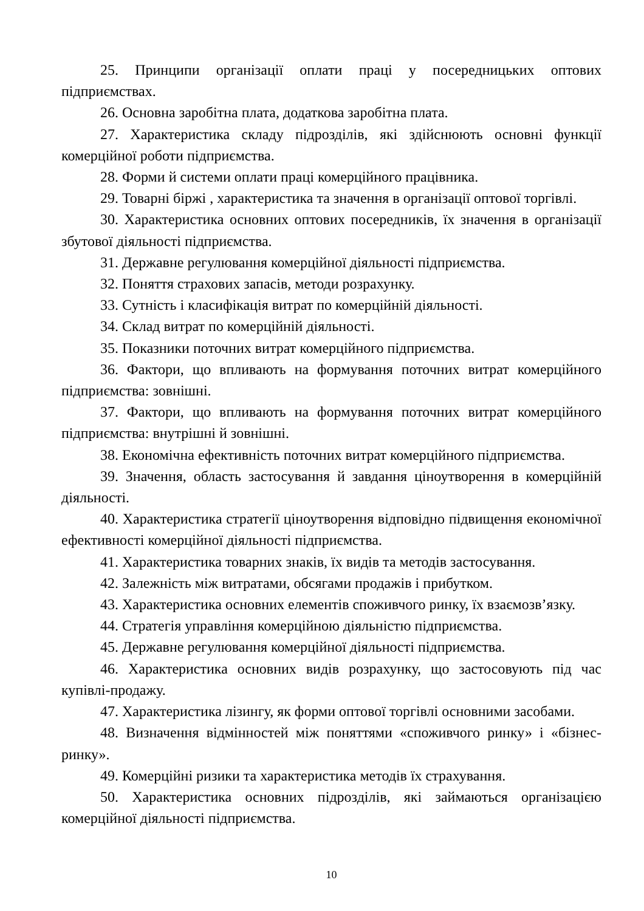25. Принципи організації оплати праці у посередницьких оптових підприємствах.
26. Основна заробітна плата, додаткова заробітна плата.
27. Характеристика складу підрозділів, які здійснюють основні функції комерційної роботи підприємства.
28. Форми й системи оплати праці комерційного працівника.
29. Товарні біржі , характеристика та значення в організації оптової торгівлі.
30. Характеристика основних оптових посередників, їх значення в організації збутової діяльності підприємства.
31. Державне регулювання комерційної діяльності підприємства.
32. Поняття страхових запасів, методи розрахунку.
33. Сутність і класифікація витрат по комерційній діяльності.
34. Склад витрат по комерційній діяльності.
35. Показники поточних витрат комерційного підприємства.
36. Фактори, що впливають на формування поточних витрат комерційного підприємства: зовнішні.
37. Фактори, що впливають на формування поточних витрат комерційного підприємства: внутрішні й зовнішні.
38. Економічна ефективність поточних витрат комерційного підприємства.
39. Значення, область застосування й завдання ціноутворення в комерційній діяльності.
40. Характеристика стратегії ціноутворення відповідно підвищення економічної ефективності комерційної діяльності підприємства.
41. Характеристика товарних знаків, їх видів та методів застосування.
42. Залежність між витратами, обсягами продажів і прибутком.
43. Характеристика основних елементів споживчого ринку, їх взаємозв’язку.
44. Стратегія управління комерційною діяльністю підприємства.
45. Державне регулювання комерційної діяльності підприємства.
46. Характеристика основних видів розрахунку, що застосовують під час купівлі-продажу.
47. Характеристика лізингу, як форми оптової торгівлі основними засобами.
48. Визначення відмінностей між поняттями «споживчого ринку» і «бізнес-ринку».
49. Комерційні ризики та характеристика методів їх страхування.
50. Характеристика основних підрозділів, які займаються організацією комерційної діяльності підприємства.
10